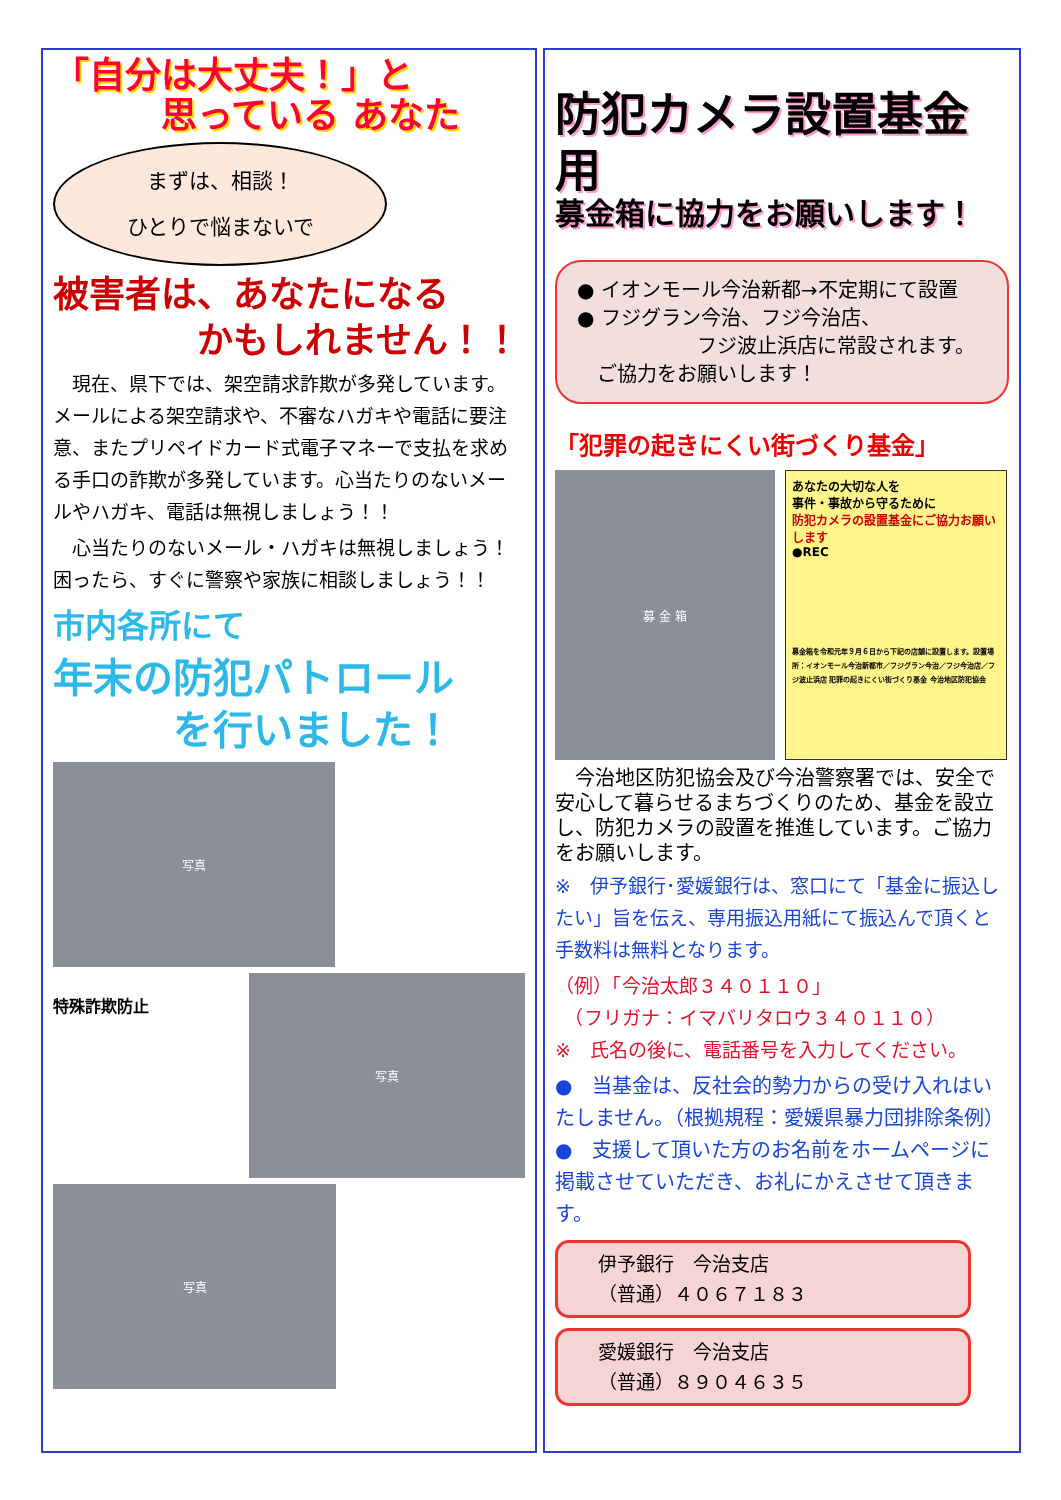「自分は大丈夫！」と
　　　思っている あなた
まずは、相談！
ひとりで悩まないで
被害者は、あなたになる
　　　　かもしれません！！
　現在、県下では、架空請求詐欺が多発しています。メールによる架空請求や、不審なハガキや電話に要注意、またプリペイドカード式電子マネーで支払を求める手口の詐欺が多発しています。心当たりのないメールやハガキ、電話は無視しましょう！！
　心当たりのないメール・ハガキは無視しましょう！困ったら、すぐに警察や家族に相談しましょう！！
市内各所にて
年末の防犯パトロール
　　　を行いました！
写真
特殊詐欺防止
写真
写真
防犯カメラ設置基金用
募金箱に協力をお願いします！
● イオンモール今治新都→不定期にて設置
● フジグラン今治、フジ今治店、
　　　　　　フジ波止浜店に常設されます。
　ご協力をお願いします！
「犯罪の起きにくい街づくり基金」
募 金 箱
あなたの大切な人を
事件・事故から守るために
防犯カメラの設置基金にご協力お願いします
●REC
募金箱を令和元年９月６日から下記の店舗に設置します。設置場所：イオンモール今治新都市／フジグラン今治／フジ今治店／フジ波止浜店 犯罪の起きにくい街づくり基金 今治地区防犯協会
　今治地区防犯協会及び今治警察署では、安全で安心して暮らせるまちづくりのため、基金を設立し、防犯カメラの設置を推進しています。ご協力をお願いします。
※　伊予銀行･愛媛銀行は、窓口にて「基金に振込したい」旨を伝え、専用振込用紙にて振込んで頂くと手数料は無料となります。
（例）「今治太郎３４０１１０」
　（フリガナ：イマバリタロウ３４０１１０）
※　氏名の後に、電話番号を入力してください。
●　当基金は、反社会的勢力からの受け入れはいたしません。（根拠規程：愛媛県暴力団排除条例）
●　支援して頂いた方のお名前をホームページに掲載させていただき、お礼にかえさせて頂きます。
伊予銀行　今治支店
（普通）４０６７１８３
愛媛銀行　今治支店
（普通）８９０４６３５